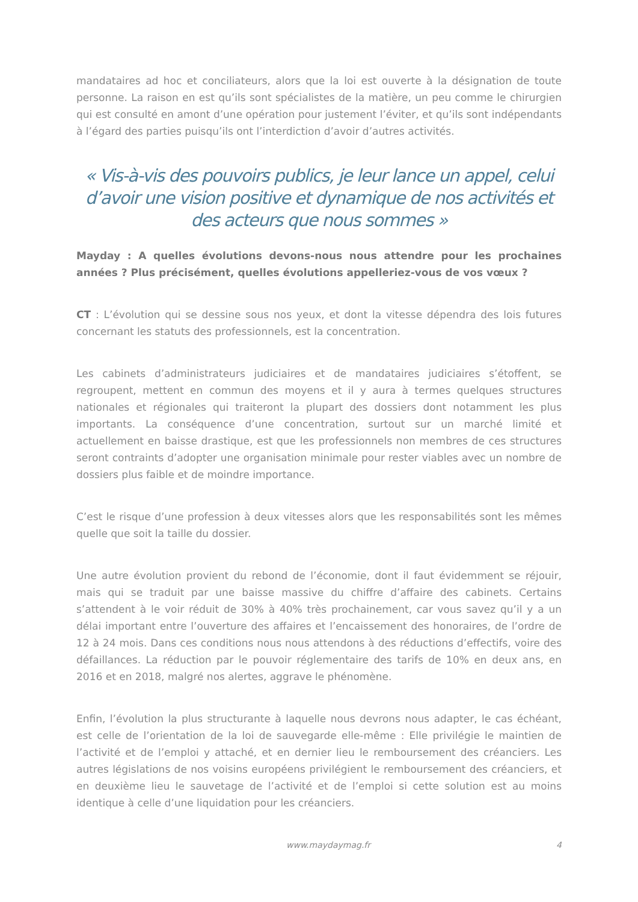mandataires ad hoc et conciliateurs, alors que la loi est ouverte à la désignation de toute personne. La raison en est qu’ils sont spécialistes de la matière, un peu comme le chirurgien qui est consulté en amont d’une opération pour justement l’éviter, et qu’ils sont indépendants à l’égard des parties puisqu’ils ont l’interdiction d’avoir d’autres activités.
« Vis-à-vis des pouvoirs publics, je leur lance un appel, celui d’avoir une vision positive et dynamique de nos activités et des acteurs que nous sommes »
Mayday : A quelles évolutions devons-nous nous attendre pour les prochaines années ? Plus précisément, quelles évolutions appelleriez-vous de vos vœux ?
CT : L’évolution qui se dessine sous nos yeux, et dont la vitesse dépendra des lois futures concernant les statuts des professionnels, est la concentration.
Les cabinets d’administrateurs judiciaires et de mandataires judiciaires s’étoffent, se regroupent, mettent en commun des moyens et il y aura à termes quelques structures nationales et régionales qui traiteront la plupart des dossiers dont notamment les plus importants. La conséquence d’une concentration, surtout sur un marché limité et actuellement en baisse drastique, est que les professionnels non membres de ces structures seront contraints d’adopter une organisation minimale pour rester viables avec un nombre de dossiers plus faible et de moindre importance.
C’est le risque d’une profession à deux vitesses alors que les responsabilités sont les mêmes quelle que soit la taille du dossier.
Une autre évolution provient du rebond de l’économie, dont il faut évidemment se réjouir, mais qui se traduit par une baisse massive du chiffre d’affaire des cabinets. Certains s’attendent à le voir réduit de 30% à 40% très prochainement, car vous savez qu’il y a un délai important entre l’ouverture des affaires et l’encaissement des honoraires, de l’ordre de 12 à 24 mois. Dans ces conditions nous nous attendons à des réductions d’effectifs, voire des défaillances. La réduction par le pouvoir réglementaire des tarifs de 10% en deux ans, en 2016 et en 2018, malgré nos alertes, aggrave le phénomène.
Enfin, l’évolution la plus structurante à laquelle nous devrons nous adapter, le cas échéant, est celle de l’orientation de la loi de sauvegarde elle-même : Elle privilégie le maintien de l’activité et de l’emploi y attaché, et en dernier lieu le remboursement des créanciers. Les autres législations de nos voisins européens privilégient le remboursement des créanciers, et en deuxième lieu le sauvetage de l’activité et de l’emploi si cette solution est au moins identique à celle d’une liquidation pour les créanciers.
www.maydaymag.fr 4